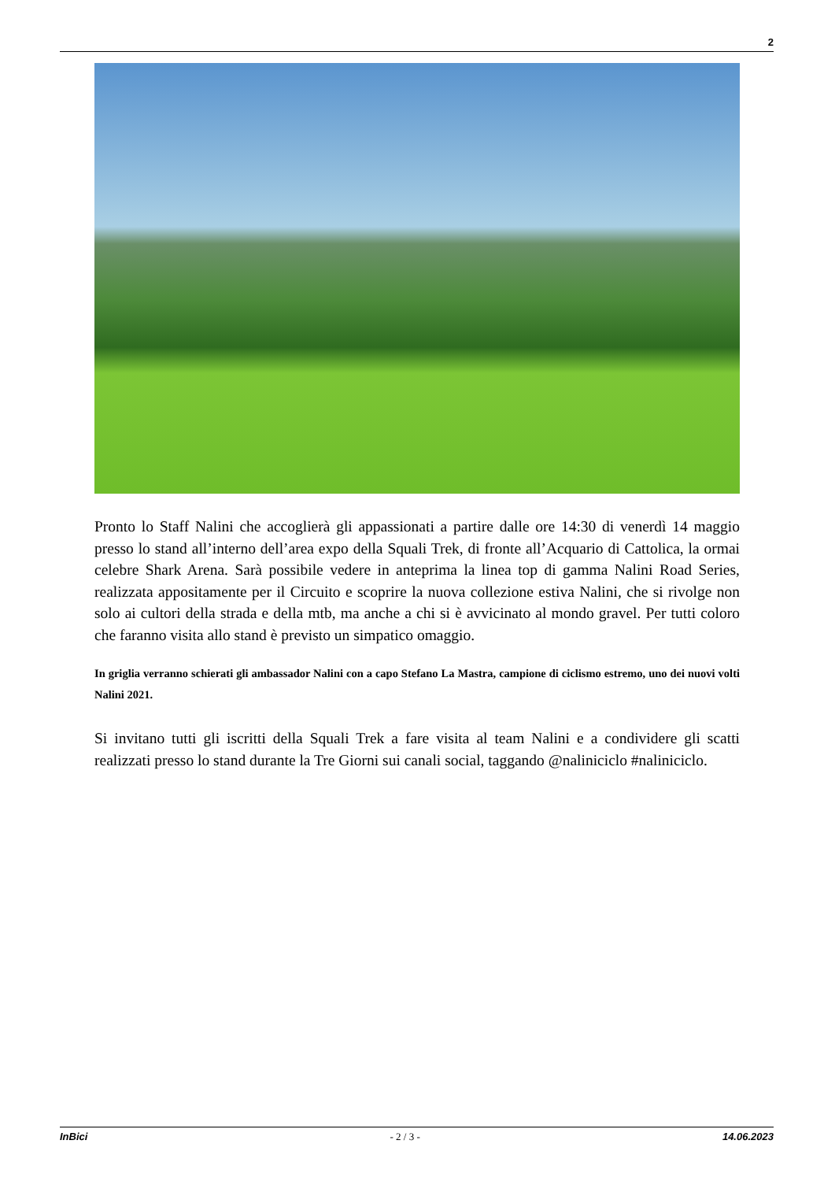2
Pronto lo Staff Nalini che accoglierà gli appassionati a partire dalle ore 14:30 di venerdì 14 maggio presso lo stand all’interno dell’area expo della Squali Trek, di fronte all’Acquario di Cattolica, la ormai celebre Shark Arena. Sarà possibile vedere in anteprima la linea top di gamma Nalini Road Series, realizzata appositamente per il Circuito e scoprire la nuova collezione estiva Nalini, che si rivolge non solo ai cultori della strada e della mtb, ma anche a chi si è avvicinato al mondo gravel. Per tutti coloro che faranno visita allo stand è previsto un simpatico omaggio.
In griglia verranno schierati gli ambassador Nalini con a capo Stefano La Mastra, campione di ciclismo estremo, uno dei nuovi volti Nalini 2021.
Si invitano tutti gli iscritti della Squali Trek a fare visita al team Nalini e a condividere gli scatti realizzati presso lo stand durante la Tre Giorni sui canali social, taggando @naliniciclo #naliniciclo.
InBici - 2 / 3 - 14.06.2023